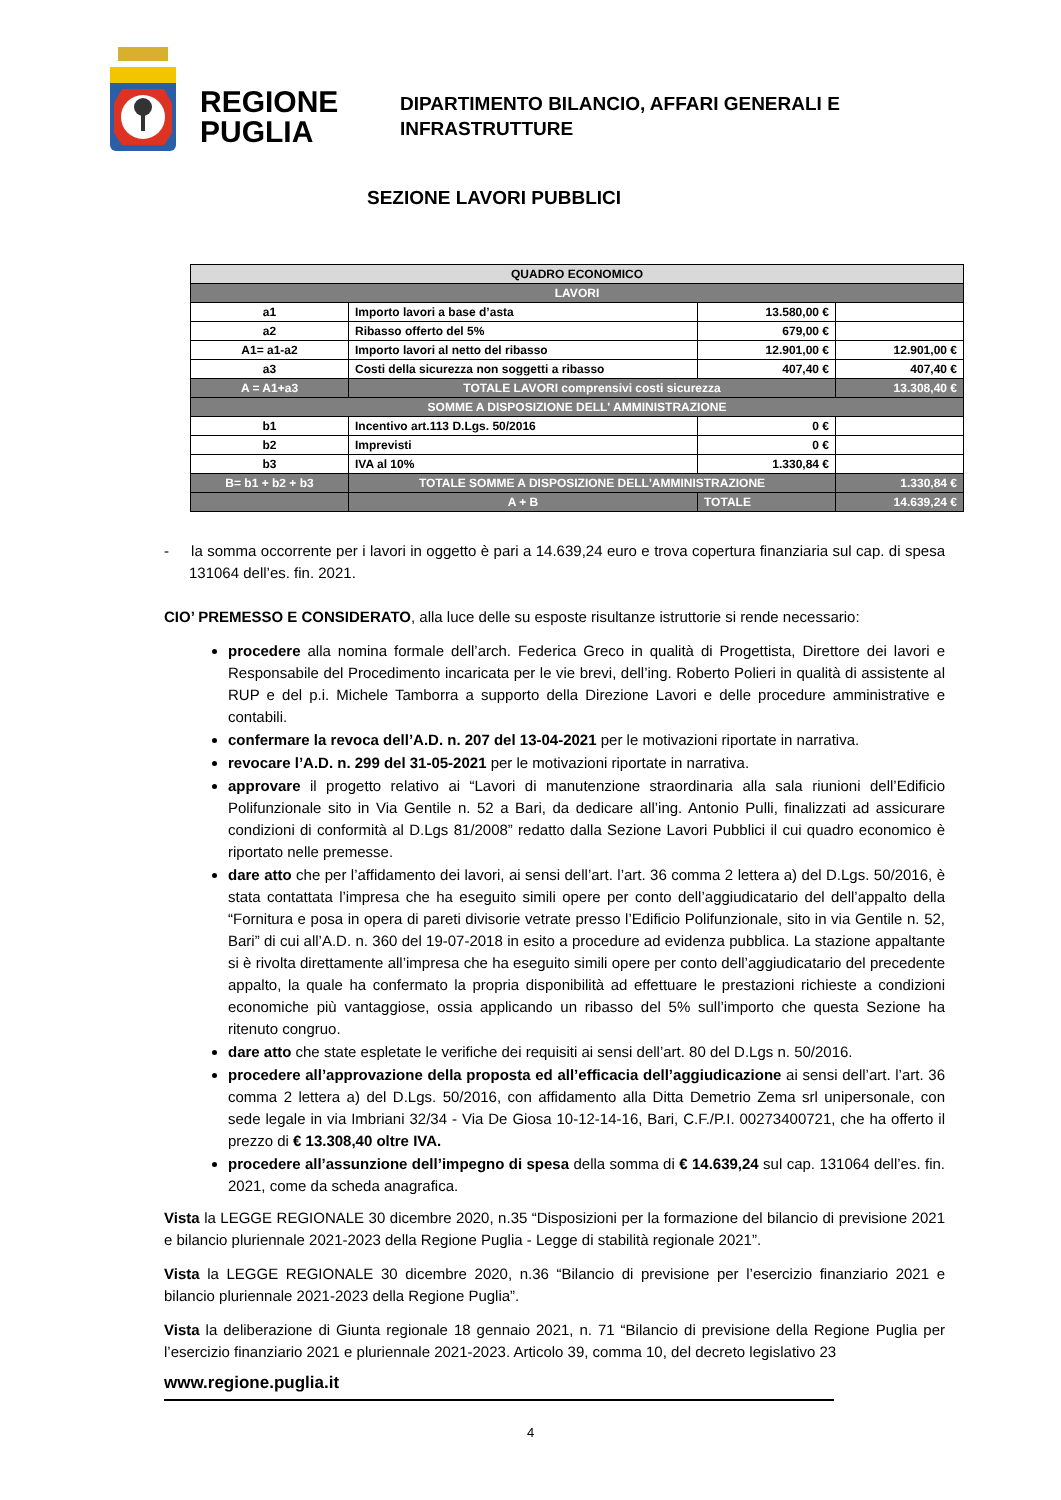REGIONE PUGLIA
DIPARTIMENTO BILANCIO, AFFARI GENERALI E
INFRASTRUTTURE
SEZIONE LAVORI PUBBLICI
| QUADRO ECONOMICO | | | |
| LAVORI | | | |
| a1 | Importo lavori a base d’asta | 13.580,00 € | |
| a2 | Ribasso offerto del 5% | 679,00 € | |
| A1= a1-a2 | Importo lavori al netto del ribasso | 12.901,00 € | 12.901,00 € |
| a3 | Costi della sicurezza non soggetti a ribasso | 407,40 € | 407,40 € |
| A = A1+a3 | TOTALE LAVORI comprensivi costi sicurezza | | 13.308,40 € |
| SOMME A DISPOSIZIONE DELL' AMMINISTRAZIONE | | | |
| b1 | Incentivo art.113 D.Lgs. 50/2016 | 0 € | |
| b2 | Imprevisti | 0 € | |
| b3 | IVA al 10% | 1.330,84 € | |
| B= b1 + b2 + b3 | TOTALE SOMME A DISPOSIZIONE DELL'AMMINISTRAZIONE | | 1.330,84 € |
| | A + B | TOTALE | 14.639,24 € |
- la somma occorrente per i lavori in oggetto è pari a 14.639,24 euro e trova copertura finanziaria sul cap. di spesa 131064 dell’es. fin. 2021.
CIO’ PREMESSO E CONSIDERATO, alla luce delle su esposte risultanze istruttorie si rende necessario:
procedere alla nomina formale dell’arch. Federica Greco in qualità di Progettista, Direttore dei lavori e Responsabile del Procedimento incaricata per le vie brevi, dell’ing. Roberto Polieri in qualità di assistente al RUP e del p.i. Michele Tamborra a supporto della Direzione Lavori e delle procedure amministrative e contabili.
confermare la revoca dell’A.D. n. 207 del 13-04-2021 per le motivazioni riportate in narrativa.
revocare l’A.D. n. 299 del 31-05-2021 per le motivazioni riportate in narrativa.
approvare il progetto relativo ai “Lavori di manutenzione straordinaria alla sala riunioni dell’Edificio Polifunzionale sito in Via Gentile n. 52 a Bari, da dedicare all’ing. Antonio Pulli, finalizzati ad assicurare condizioni di conformità al D.Lgs 81/2008” redatto dalla Sezione Lavori Pubblici il cui quadro economico è riportato nelle premesse.
dare atto che per l’affidamento dei lavori, ai sensi dell’art. l’art. 36 comma 2 lettera a) del D.Lgs. 50/2016, è stata contattata l’impresa che ha eseguito simili opere per conto dell’aggiudicatario del dell’appalto della “Fornitura e posa in opera di pareti divisorie vetrate presso l’Edificio Polifunzionale, sito in via Gentile n. 52, Bari” di cui all’A.D. n. 360 del 19-07-2018 in esito a procedure ad evidenza pubblica. La stazione appaltante si è rivolta direttamente all’impresa che ha eseguito simili opere per conto dell’aggiudicatario del precedente appalto, la quale ha confermato la propria disponibilità ad effettuare le prestazioni richieste a condizioni economiche più vantaggiose, ossia applicando un ribasso del 5% sull’importo che questa Sezione ha ritenuto congruo.
dare atto che state espletate le verifiche dei requisiti ai sensi dell’art. 80 del D.Lgs n. 50/2016.
procedere all’approvazione della proposta ed all’efficacia dell’aggiudicazione ai sensi dell’art. l’art. 36 comma 2 lettera a) del D.Lgs. 50/2016, con affidamento alla Ditta Demetrio Zema srl unipersonale, con sede legale in via Imbriani 32/34 - Via De Giosa 10-12-14-16, Bari, C.F./P.I. 00273400721, che ha offerto il prezzo di € 13.308,40 oltre IVA.
procedere all’assunzione dell’impegno di spesa della somma di € 14.639,24 sul cap. 131064 dell’es. fin. 2021, come da scheda anagrafica.
Vista la LEGGE REGIONALE 30 dicembre 2020, n.35 “Disposizioni per la formazione del bilancio di previsione 2021 e bilancio pluriennale 2021-2023 della Regione Puglia - Legge di stabilità regionale 2021”.
Vista la LEGGE REGIONALE 30 dicembre 2020, n.36 “Bilancio di previsione per l’esercizio finanziario 2021 e bilancio pluriennale 2021-2023 della Regione Puglia”.
Vista la deliberazione di Giunta regionale 18 gennaio 2021, n. 71 “Bilancio di previsione della Regione Puglia per l’esercizio finanziario 2021 e pluriennale 2021-2023. Articolo 39, comma 10, del decreto legislativo 23
www.regione.puglia.it
4